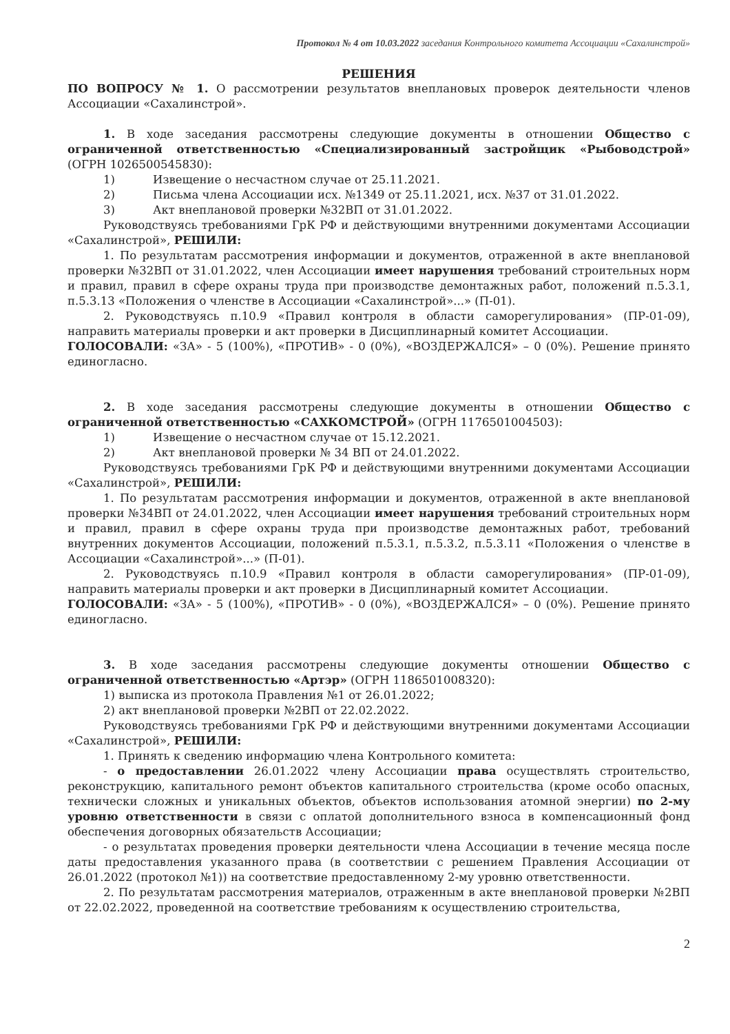Протокол № 4 от 10.03.2022 заседания Контрольного комитета Ассоциации «Сахалинстрой»
РЕШЕНИЯ
ПО ВОПРОСУ № 1. О рассмотрении результатов внеплановых проверок деятельности членов Ассоциации «Сахалинстрой».
1. В ходе заседания рассмотрены следующие документы в отношении Общество с ограниченной ответственностью «Специализированный застройщик «Рыбоводстрой» (ОГРН 1026500545830):
1) Извещение о несчастном случае от 25.11.2021.
2) Письма члена Ассоциации исх. №1349 от 25.11.2021, исх. №37 от 31.01.2022.
3) Акт внеплановой проверки №32ВП от 31.01.2022.
Руководствуясь требованиями ГрК РФ и действующими внутренними документами Ассоциации «Сахалинстрой», РЕШИЛИ:
1. По результатам рассмотрения информации и документов, отраженной в акте внеплановой проверки №32ВП от 31.01.2022, член Ассоциации имеет нарушения требований строительных норм и правил, правил в сфере охраны труда при производстве демонтажных работ, положений п.5.3.1, п.5.3.13 «Положения о членстве в Ассоциации «Сахалинстрой»...» (П-01).
2. Руководствуясь п.10.9 «Правил контроля в области саморегулирования» (ПР-01-09), направить материалы проверки и акт проверки в Дисциплинарный комитет Ассоциации.
ГОЛОСОВАЛИ: «ЗА» - 5 (100%), «ПРОТИВ» - 0 (0%), «ВОЗДЕРЖАЛСЯ» – 0 (0%). Решение принято единогласно.
2. В ходе заседания рассмотрены следующие документы в отношении Общество с ограниченной ответственностью «САХКОМСТРОЙ» (ОГРН 1176501004503):
1) Извещение о несчастном случае от 15.12.2021.
2) Акт внеплановой проверки № 34 ВП от 24.01.2022.
Руководствуясь требованиями ГрК РФ и действующими внутренними документами Ассоциации «Сахалинстрой», РЕШИЛИ:
1. По результатам рассмотрения информации и документов, отраженной в акте внеплановой проверки №34ВП от 24.01.2022, член Ассоциации имеет нарушения требований строительных норм и правил, правил в сфере охраны труда при производстве демонтажных работ, требований внутренних документов Ассоциации, положений п.5.3.1, п.5.3.2, п.5.3.11 «Положения о членстве в Ассоциации «Сахалинстрой»...» (П-01).
2. Руководствуясь п.10.9 «Правил контроля в области саморегулирования» (ПР-01-09), направить материалы проверки и акт проверки в Дисциплинарный комитет Ассоциации.
ГОЛОСОВАЛИ: «ЗА» - 5 (100%), «ПРОТИВ» - 0 (0%), «ВОЗДЕРЖАЛСЯ» – 0 (0%). Решение принято единогласно.
3. В ходе заседания рассмотрены следующие документы отношении Общество с ограниченной ответственностью «Артэр» (ОГРН 1186501008320):
1) выписка из протокола Правления №1 от 26.01.2022;
2) акт внеплановой проверки №2ВП от 22.02.2022.
Руководствуясь требованиями ГрК РФ и действующими внутренними документами Ассоциации «Сахалинстрой», РЕШИЛИ:
1. Принять к сведению информацию члена Контрольного комитета:
- о предоставлении 26.01.2022 члену Ассоциации права осуществлять строительство, реконструкцию, капитального ремонт объектов капитального строительства (кроме особо опасных, технически сложных и уникальных объектов, объектов использования атомной энергии) по 2-му уровню ответственности в связи с оплатой дополнительного взноса в компенсационный фонд обеспечения договорных обязательств Ассоциации;
- о результатах проведения проверки деятельности члена Ассоциации в течение месяца после даты предоставления указанного права (в соответствии с решением Правления Ассоциации от 26.01.2022 (протокол №1)) на соответствие предоставленному 2-му уровню ответственности.
2. По результатам рассмотрения материалов, отраженным в акте внеплановой проверки №2ВП от 22.02.2022, проведенной на соответствие требованиям к осуществлению строительства,
2